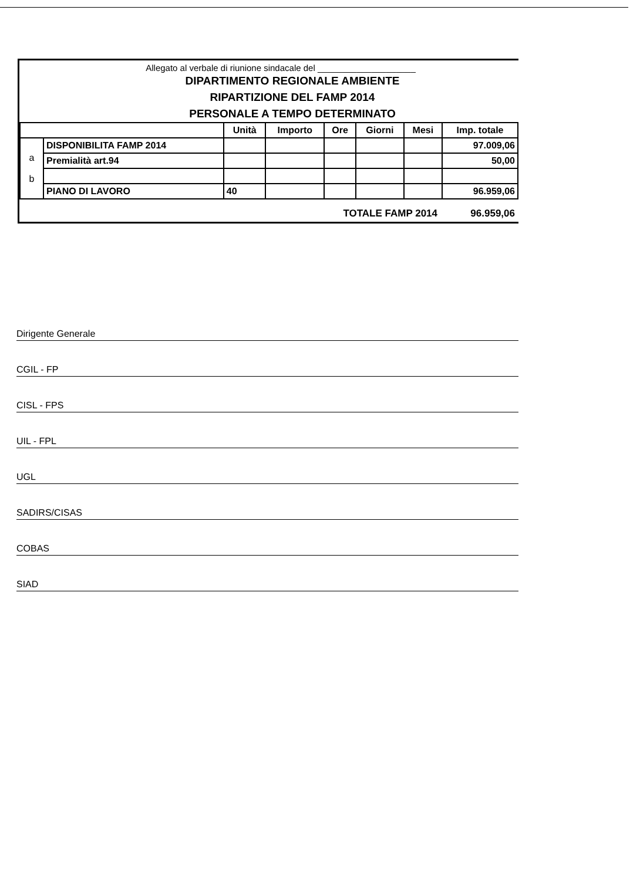Allegato al verbale di riunione sindacale del ____________________
DIPARTIMENTO REGIONALE AMBIENTE
RIPARTIZIONE DEL FAMP 2014
PERSONALE A TEMPO DETERMINATO
| | | Unità | Importo | Ore | Giorni | Mesi | Imp. totale |
| --- | --- | --- | --- | --- | --- | --- | --- |
| a b | DISPONIBILITA FAMP 2014 | | | | | | 97.009,06 |
| | Premialità art.94 | | | | | | 50,00 |
| | PIANO DI LAVORO | 40 | | | | | 96.959,06 |
TOTALE FAMP 2014 96.959,06
Dirigente Generale
CGIL - FP
CISL - FPS
UIL - FPL
UGL
SADIRS/CISAS
COBAS
SIAD